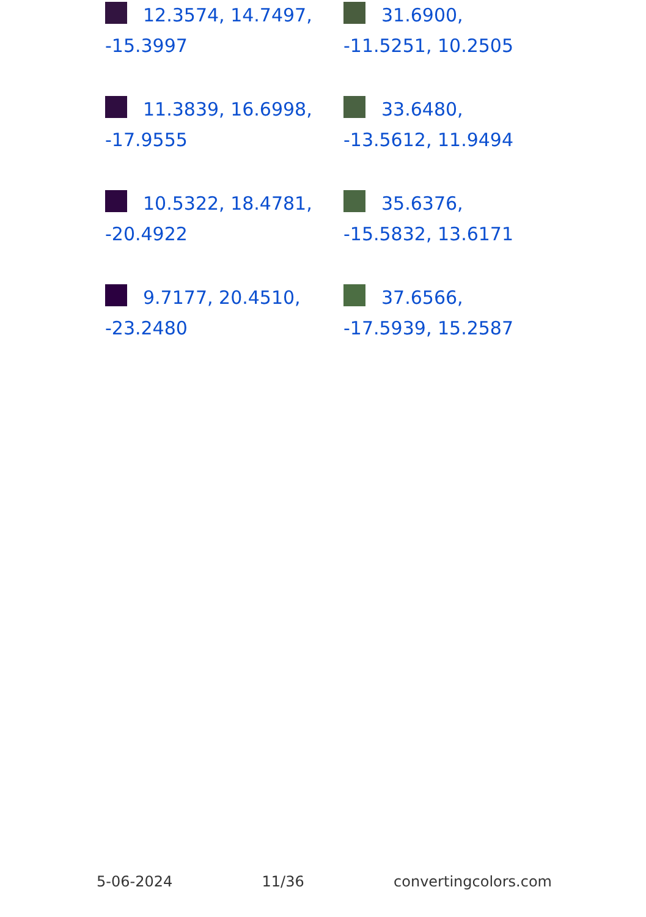12.3574, 14.7497, -15.3997
31.6900, -11.5251, 10.2505
11.3839, 16.6998, -17.9555
33.6480, -13.5612, 11.9494
10.5322, 18.4781, -20.4922
35.6376, -15.5832, 13.6171
9.7177, 20.4510, -23.2480
37.6566, -17.5939, 15.2587
5-06-2024 11/36 convertingcolors.com